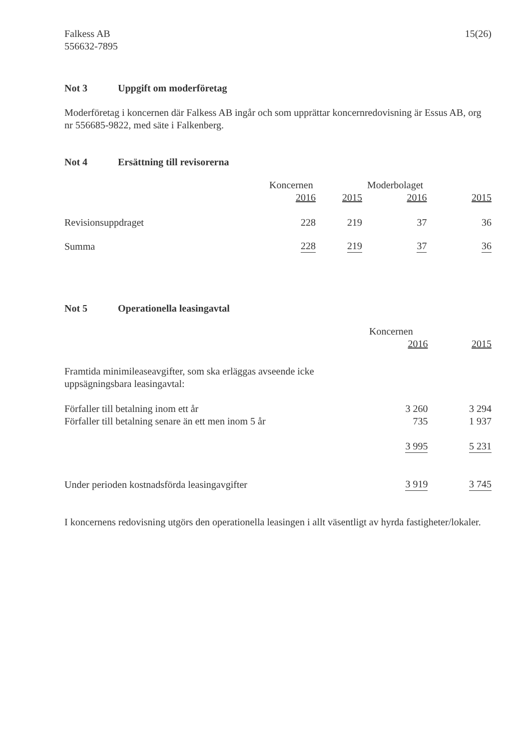Falkess AB
556632-7895
15(26)
Not 3 Uppgift om moderföretag
Moderföretag i koncernen där Falkess AB ingår och som upprättar koncernredovisning är Essus AB, org nr 556685-9822, med säte i Falkenberg.
Not 4 Ersättning till revisorerna
| | Koncernen | | Moderbolaget | |
| --- | --- | --- | --- | --- |
| | 2016 | 2015 | 2016 | 2015 |
| Revisionsuppdraget | 228 | 219 | 37 | 36 |
| Summa | 228 | 219 | 37 | 36 |
Not 5 Operationella leasingavtal
| | Koncernen | |
| --- | --- | --- |
| | 2016 | 2015 |
| Framtida minimileaseavgifter, som ska erläggas avseende icke uppsägningsbara leasingavtal: | | |
| Förfaller till betalning inom ett år | 3 260 | 3 294 |
| Förfaller till betalning senare än ett men inom 5 år | 735 | 1 937 |
| | 3 995 | 5 231 |
| Under perioden kostnadsförda leasingavgifter | 3 919 | 3 745 |
I koncernens redovisning utgörs den operationella leasingen i allt väsentligt av hyrda fastigheter/lokaler.